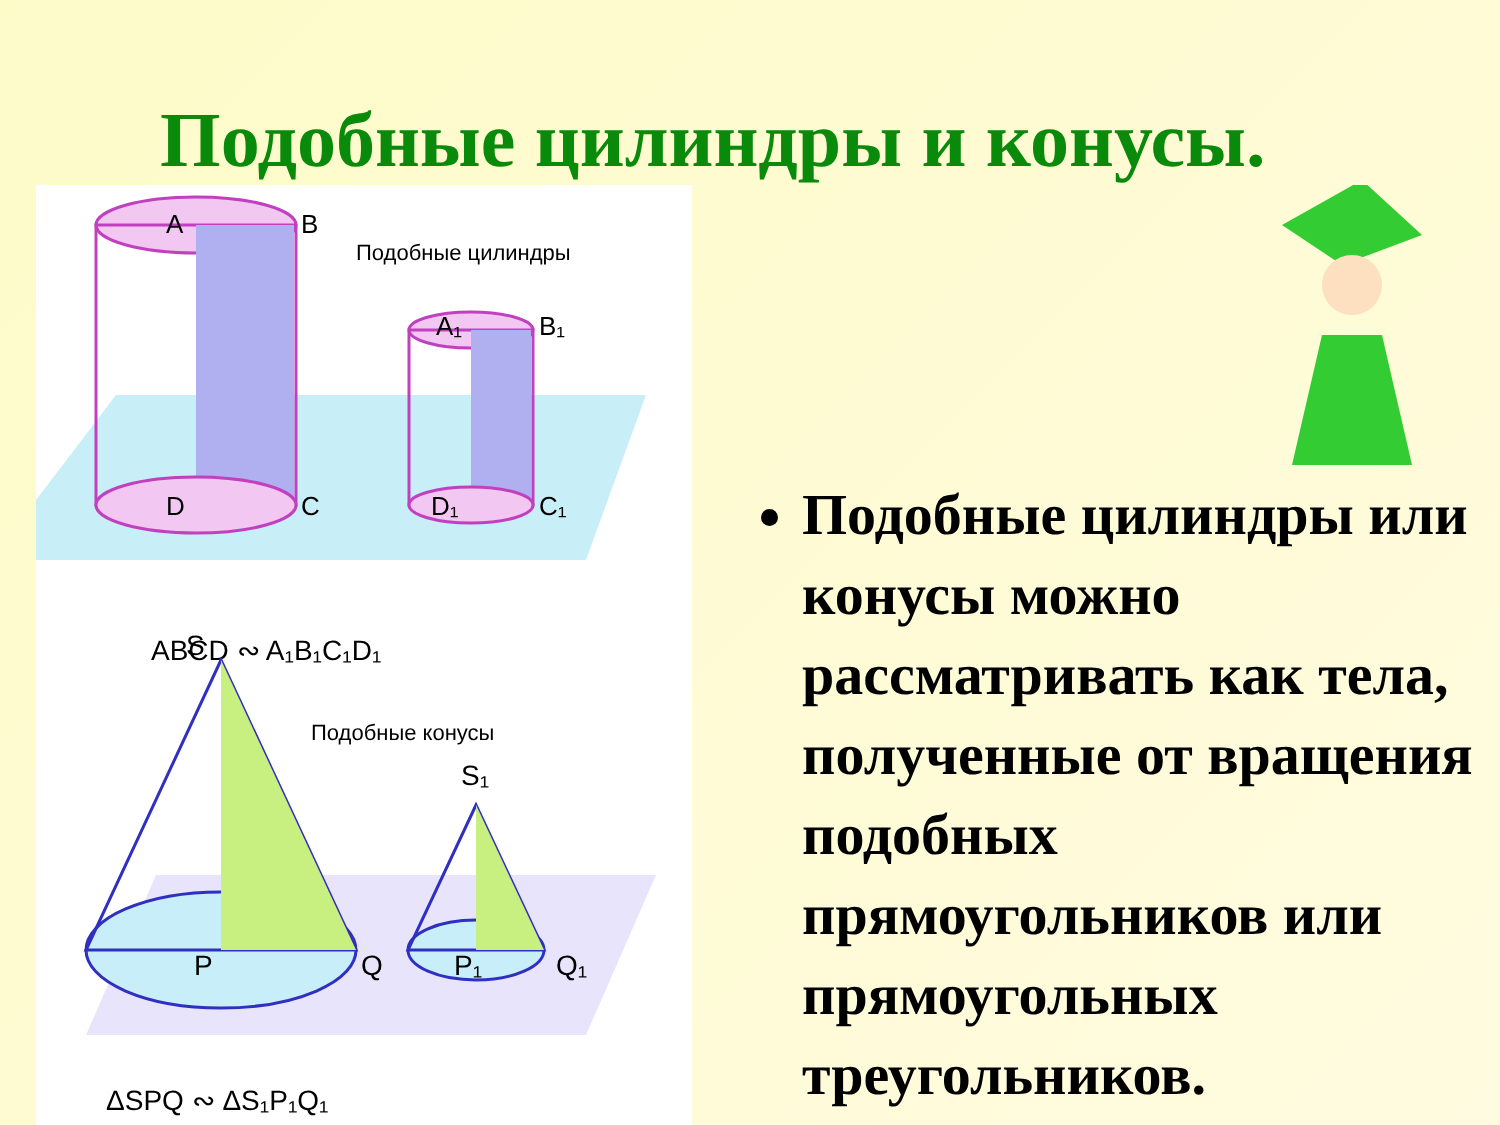Подобные цилиндры и конусы.
A
B
D
C
A₁
B₁
D₁
C₁
Подобные цилиндры
ABCD ∾ A₁B₁C₁D₁
S
P
Q
S₁
P₁
Q₁
Подобные конусы
ΔSPQ ∾ ΔS₁P₁Q₁
Подобные цилиндры или конусы можно рассматривать как тела, полученные от вращения подобных прямоугольников или прямоугольных треугольников.